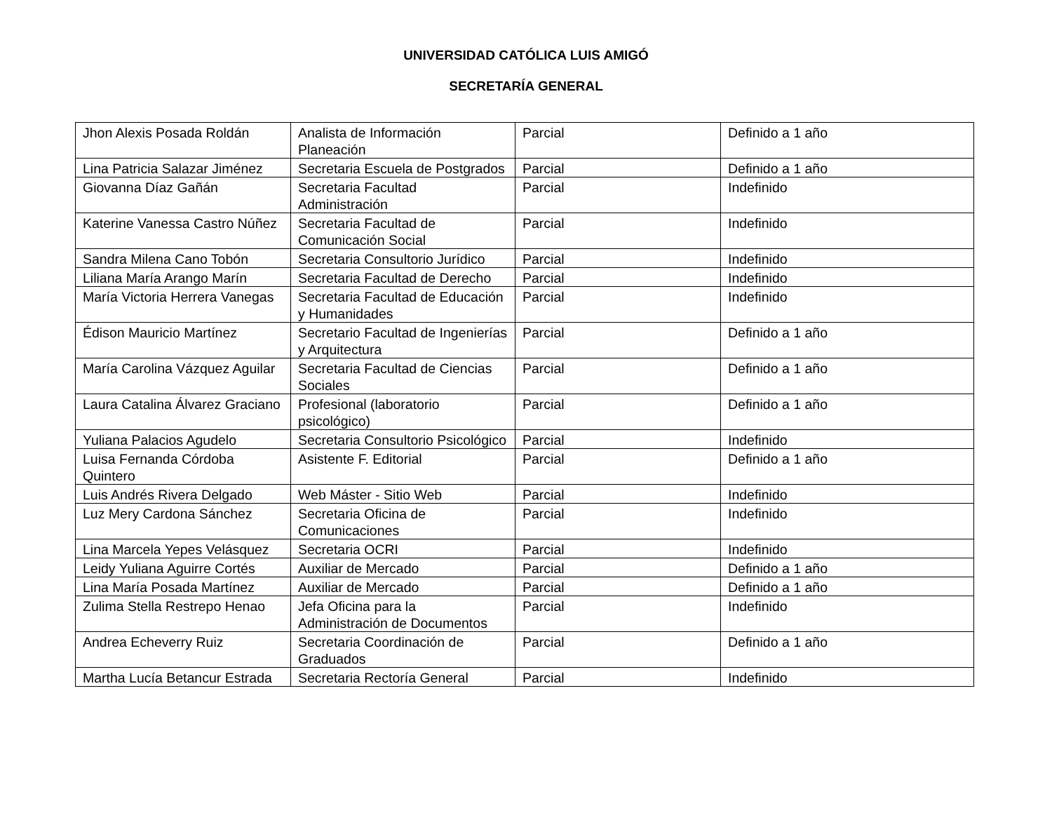UNIVERSIDAD CATÓLICA LUIS AMIGÓ
SECRETARÍA GENERAL
| Jhon Alexis Posada Roldán | Analista de Información Planeación | Parcial | Definido a 1 año |
| Lina Patricia Salazar Jiménez | Secretaria Escuela de Postgrados | Parcial | Definido a 1 año |
| Giovanna Díaz Gañán | Secretaria Facultad Administración | Parcial | Indefinido |
| Katerine Vanessa Castro Núñez | Secretaria Facultad de Comunicación Social | Parcial | Indefinido |
| Sandra Milena Cano Tobón | Secretaria Consultorio Jurídico | Parcial | Indefinido |
| Liliana María Arango Marín | Secretaria Facultad de Derecho | Parcial | Indefinido |
| María Victoria Herrera Vanegas | Secretaria Facultad de Educación y Humanidades | Parcial | Indefinido |
| Édison Mauricio Martínez | Secretario Facultad de Ingenierías y Arquitectura | Parcial | Definido a 1 año |
| María Carolina Vázquez Aguilar | Secretaria Facultad de Ciencias Sociales | Parcial | Definido a 1 año |
| Laura Catalina Álvarez Graciano | Profesional (laboratorio psicológico) | Parcial | Definido a 1 año |
| Yuliana Palacios Agudelo | Secretaria Consultorio Psicológico | Parcial | Indefinido |
| Luisa Fernanda Córdoba Quintero | Asistente F. Editorial | Parcial | Definido a 1 año |
| Luis Andrés Rivera Delgado | Web Máster - Sitio Web | Parcial | Indefinido |
| Luz Mery Cardona Sánchez | Secretaria Oficina de Comunicaciones | Parcial | Indefinido |
| Lina Marcela Yepes Velásquez | Secretaria OCRI | Parcial | Indefinido |
| Leidy Yuliana Aguirre Cortés | Auxiliar de Mercado | Parcial | Definido a 1 año |
| Lina María Posada Martínez | Auxiliar de Mercado | Parcial | Definido a 1 año |
| Zulima Stella Restrepo Henao | Jefa Oficina para la Administración de Documentos | Parcial | Indefinido |
| Andrea Echeverry Ruiz | Secretaria Coordinación de Graduados | Parcial | Definido a 1 año |
| Martha Lucía Betancur Estrada | Secretaria Rectoría General | Parcial | Indefinido |